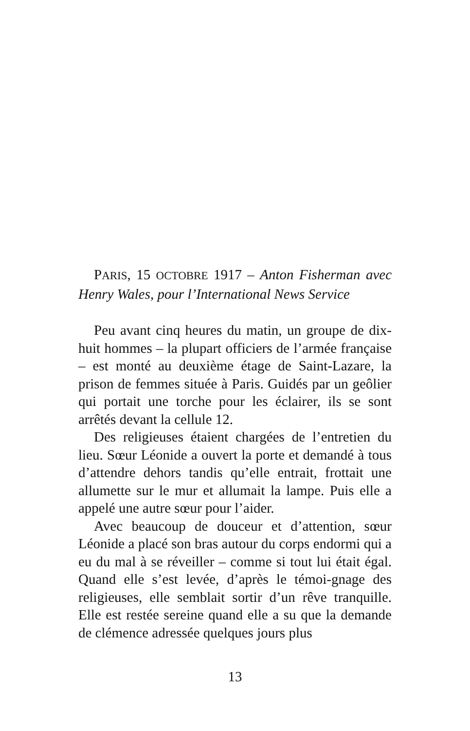PARIS, 15 OCTOBRE 1917 – Anton Fisherman avec Henry Wales, pour l’International News Service
Peu avant cinq heures du matin, un groupe de dix-huit hommes – la plupart officiers de l’armée française – est monté au deuxième étage de Saint-Lazare, la prison de femmes située à Paris. Guidés par un geôlier qui portait une torche pour les éclairer, ils se sont arrêtés devant la cellule 12.
Des religieuses étaient chargées de l’entretien du lieu. Sœur Léonide a ouvert la porte et demandé à tous d’attendre dehors tandis qu’elle entrait, frottait une allumette sur le mur et allumait la lampe. Puis elle a appelé une autre sœur pour l’aider.
Avec beaucoup de douceur et d’attention, sœur Léonide a placé son bras autour du corps endormi qui a eu du mal à se réveiller – comme si tout lui était égal. Quand elle s’est levée, d’après le témoi-gnage des religieuses, elle semblait sortir d’un rêve tranquille. Elle est restée sereine quand elle a su que la demande de clémence adressée quelques jours plus
13